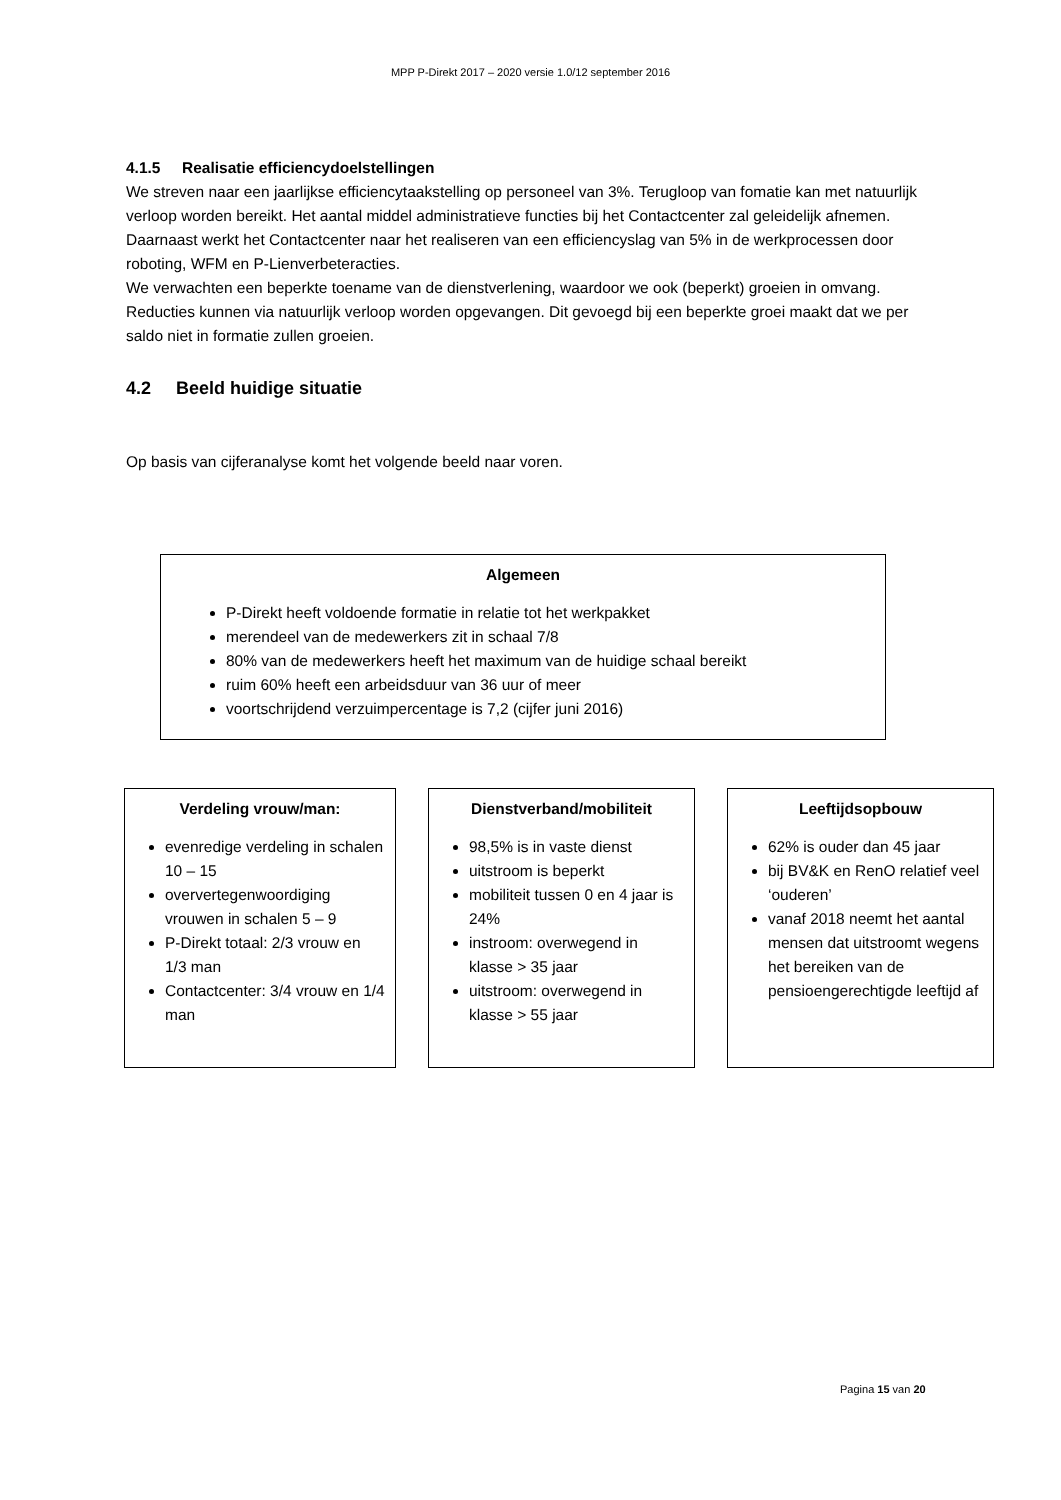MPP P-Direkt 2017 – 2020 versie 1.0/12 september 2016
4.1.5 Realisatie efficiencydoelstellingen
We streven naar een jaarlijkse efficiencytaakstelling op personeel van 3%. Terugloop van fomatie kan met natuurlijk verloop worden bereikt. Het aantal middel administratieve functies bij het Contactcenter zal geleidelijk afnemen. Daarnaast werkt het Contactcenter naar het realiseren van een efficiencyslag van 5% in de werkprocessen door roboting, WFM en P-Lienverbeteracties.
We verwachten een beperkte toename van de dienstverlening, waardoor we ook (beperkt) groeien in omvang. Reducties kunnen via natuurlijk verloop worden opgevangen. Dit gevoegd bij een beperkte groei maakt dat we per saldo niet in formatie zullen groeien.
4.2 Beeld huidige situatie
Op basis van cijferanalyse komt het volgende beeld naar voren.
Algemeen
P-Direkt heeft voldoende formatie in relatie tot het werkpakket
merendeel van de medewerkers zit in schaal 7/8
80% van de medewerkers heeft het maximum van de huidige schaal bereikt
ruim 60% heeft een arbeidsduur van 36 uur of meer
voortschrijdend verzuimpercentage is 7,2 (cijfer juni 2016)
Verdeling vrouw/man:
evenredige verdeling in schalen 10 – 15
oververtegenwoordiging vrouwen in schalen 5 – 9
P-Direkt totaal: 2/3 vrouw en 1/3 man
Contactcenter: 3/4 vrouw en 1/4 man
Dienstverband/mobiliteit
98,5% is in vaste dienst
uitstroom is beperkt
mobiliteit tussen 0 en 4 jaar is 24%
instroom: overwegend in klasse > 35 jaar
uitstroom: overwegend in klasse > 55 jaar
Leeftijdsopbouw
62% is ouder dan 45 jaar
bij BV&K en RenO relatief veel ‘ouderen’
vanaf 2018 neemt het aantal mensen dat uitstroomt wegens het bereiken van de pensioengerechtigde leeftijd af
Pagina 15 van 20